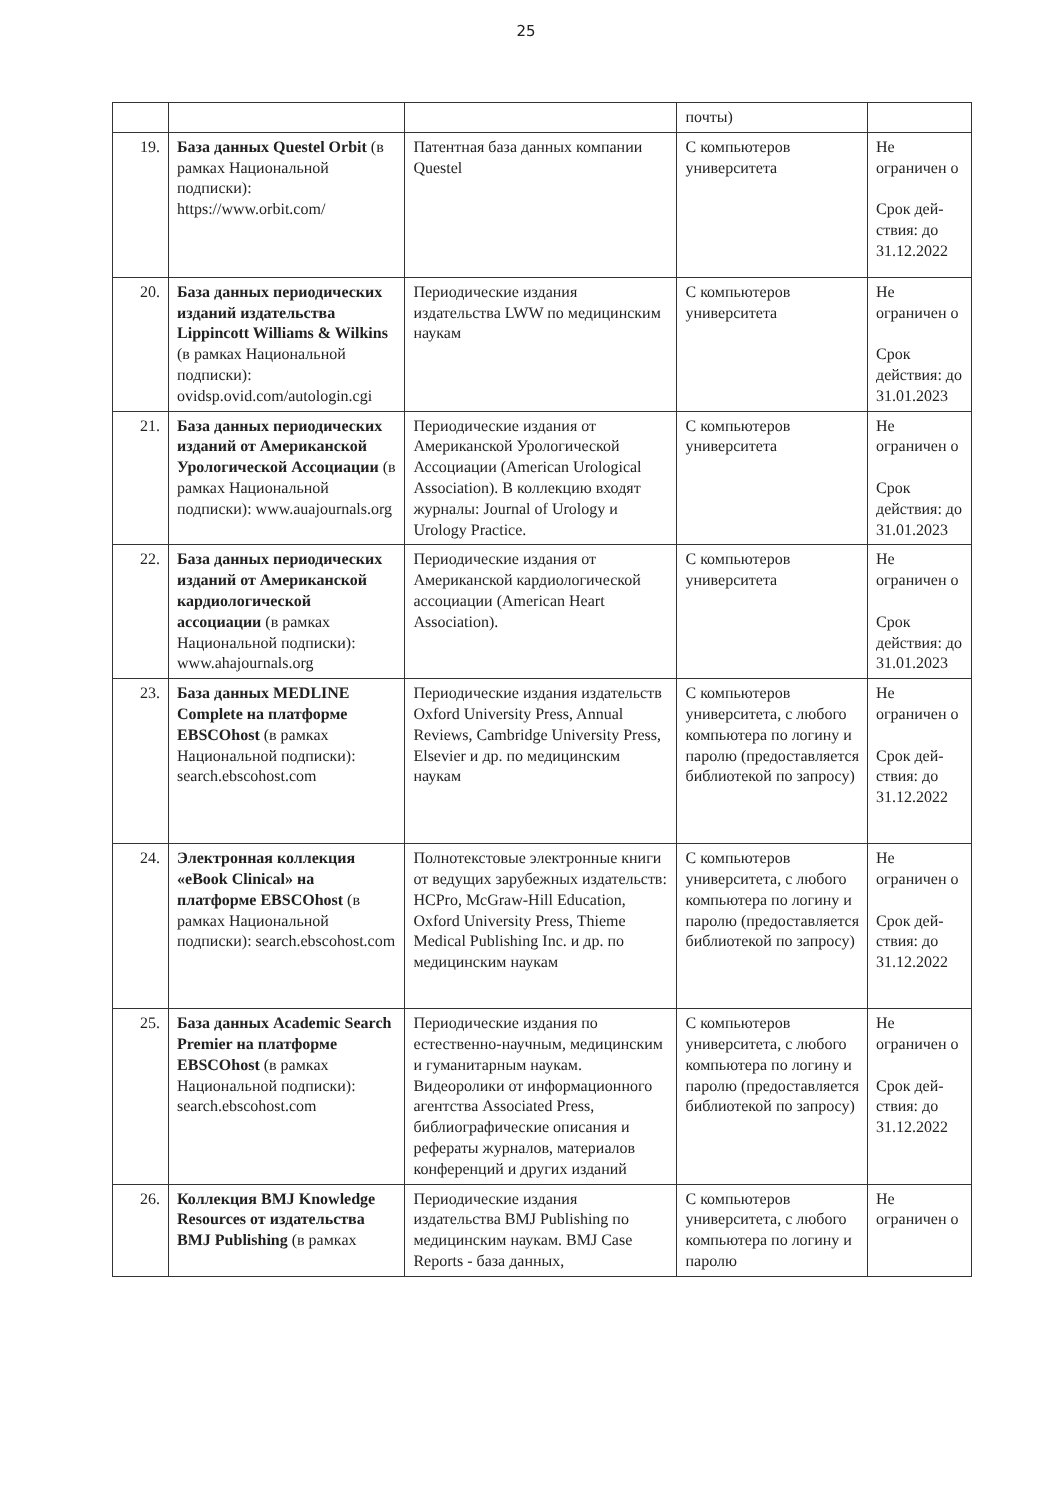25
| | | | почты) | |
| 19. | База данных Questel Orbit (в рамках Национальной подписки): https://www.orbit.com/ | Патентная база данных компании Questel | С компьютеров университета | Не ограничен о Срок дей-ствия: до 31.12.2022 |
| 20. | База данных периодических изданий издательства Lippincott Williams & Wilkins (в рамках Национальной подписки): ovidsp.ovid.com/autologin.cgi | Периодические издания издательства LWW по медицинским наукам | С компьютеров университета | Не ограничен о Срок действия: до 31.01.2023 |
| 21. | База данных периодических изданий от Американской Урологической Ассоциации (в рамках Национальной подписки): www.auajournals.org | Периодические издания от Американской Урологической Ассоциации (American Urological Association). В коллекцию входят журналы: Journal of Urology и Urology Practice. | С компьютеров университета | Не ограничен о Срок действия: до 31.01.2023 |
| 22. | База данных периодических изданий от Американской кардиологической ассоциации (в рамках Национальной подписки): www.ahajournals.org | Периодические издания от Американской кардиологической ассоциации (American Heart Association). | С компьютеров университета | Не ограничен о Срок действия: до 31.01.2023 |
| 23. | База данных MEDLINE Complete на платформе EBSCOhost (в рамках Национальной подписки): search.ebscohost.com | Периодические издания издательств Oxford University Press, Annual Reviews, Cambridge University Press, Elsevier и др. по медицинским наукам | С компьютеров университета, с любого компьютера по логину и паролю (предоставляется библиотекой по запросу) | Не ограничен о Срок дей-ствия: до 31.12.2022 |
| 24. | Электронная коллекция «eBook Clinical» на платформе EBSCOhost (в рамках Национальной подписки): search.ebscohost.com | Полнотекстовые электронные книги от ведущих зарубежных издательств: HCPro, McGraw-Hill Education, Oxford University Press, Thieme Medical Publishing Inc. и др. по медицинским наукам | С компьютеров университета, с любого компьютера по логину и паролю (предоставляется библиотекой по запросу) | Не ограничен о Срок дей-ствия: до 31.12.2022 |
| 25. | База данных Academic Search Premier на платформе EBSCOhost (в рамках Национальной подписки): search.ebscohost.com | Периодические издания по естественно-научным, медицинским и гуманитарным наукам. Видеоролики от информационного агентства Associated Press, библиографические описания и рефераты журналов, материалов конференций и других изданий | С компьютеров университета, с любого компьютера по логину и паролю (предоставляется библиотекой по запросу) | Не ограничен о Срок дей-ствия: до 31.12.2022 |
| 26. | Коллекция BMJ Knowledge Resources от издательства BMJ Publishing (в рамках | Периодические издания издательства BMJ Publishing по медицинским наукам. BMJ Case Reports - база данных, | С компьютеров университета, с любого компьютера по логину и паролю | Не ограничен о |